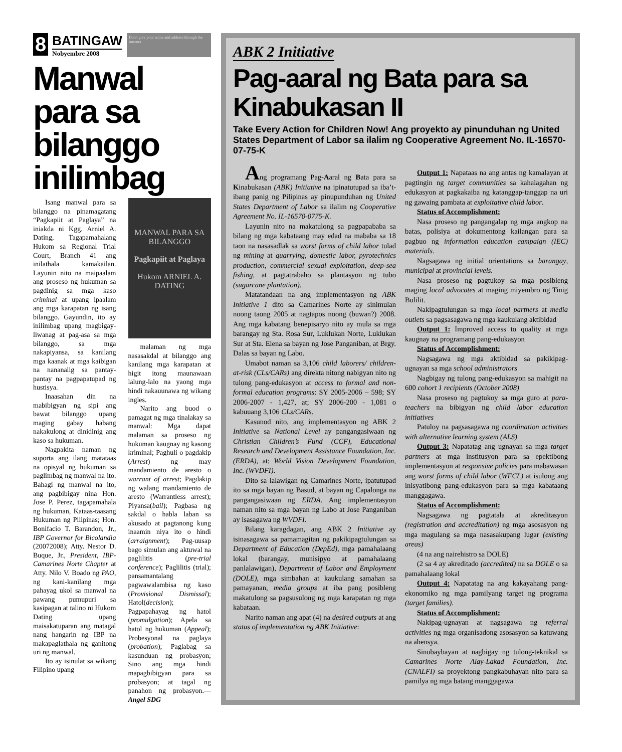8
BATINGAW
Nobyembre 2008
Don't give your name and address through the internet
Manwal para sa bilanggo inilimbag
Isang manwal para sa bilanggo na pinamagatang “Pagkapiit at Paglaya” na iniakda ni Kgg. Arniel A. Dating, Tagapamahalang Hukom sa Regional Trial Court, Branch 41 ang inilathala kamakailan. Layunin nito na maipaalam ang proseso ng hukuman sa pagdinig sa mga kaso criminal at upang ipaalam ang mga karapatan ng isang bilanggo. Gayundin, ito ay inilimbag upang magbigay-liwanag at pag-asa sa mga bilanggo, sa mga nakapiyansa, sa kanilang mga kaanak at mga kaibigan na nananalig sa pantay-pantay na pagpapatupad ng hustisya.
Inaasahan din na mabibigyan ng sipi ang bawat bilanggo upang maging gabay habang nakakulong at dinidinig ang kaso sa hukuman.
Nagpakita naman ng suporta ang ilang matataas na opisyal ng hukuman sa paglimbag ng manwal na ito. Bahagi ng manwal na ito, ang pagbibigay nina Hon. Jose P. Perez, tagapamahala ng hukuman, Kataas-taasang Hukuman ng Pilipinas; Hon. Bonifacio T. Barandon, Jr., IBP Governor for Bicolandia (20072008); Atty. Nestor D. Buque, Jr., President, IBP-Camarines Norte Chapter at Atty. Nilo V. Boado ng PAO, ng kani-kanilang mga pahayag ukol sa manwal na pawang pumupuri sa kasipagan at talino ni Hukom Dating upang maisakatuparan ang matagal nang hangarin ng IBP na makapaglathala ng ganitong uri ng manwal.
Ito ay isinulat sa wikang Filipino upang
MANWAL PARA SA BILANGGO
Pagkapiit at Paglaya
Hukom ARNIEL A. DATING
malaman ng mga nasasakdal at bilanggo ang kanilang mga karapatan at higit itong maunawaan lalung-lalo na yaong mga hindi nakauunawa ng wikang ingles.
Narito ang buod o pamagat ng mga tinalakay sa manwal: Mga dapat malaman sa proseso ng hukuman kaugnay ng kasong kriminal; Paghuli o pagdakip (Arrest) ng may mandamiento de aresto o warrant of arrest; Pagdakip ng walang mandamiento de aresto (Warrantless arrest); Piyansa(bail); Pagbasa ng sakdal o habla laban sa akusado at pagtanong kung inaamin niya ito o hindi (arraignment); Pag-uusap bago simulan ang aktuwal na paglilitis (pre-trial conference); Paglilitis (trial); pansamantalang pagwawalambisa ng kaso (Provisional Dismissal); Hatol(decision); Pagpapahayag ng hatol (promulgation); Apela sa hatol ng hukuman (Appeal); Probesyonal na paglaya (probation); Paglabag sa kasunduan ng probasyon; Sino ang mga hindi mapagbibigyan para sa probasyon; at tagal ng panahon ng probasyon.— Angel SDG
ABK 2 Initiative
Pag-aaral ng Bata para sa Kinabukasan II
Take Every Action for Children Now! Ang proyekto ay pinunduhan ng United States Department of Labor sa ilalim ng Cooperative Agreement No. IL-16570-07-75-K
Ang programang Pag-Aaral ng Bata para sa Kinabukasan (ABK) Initiative na ipinatutupad sa iba’t-ibang panig ng Pilipinas ay pinupunduhan ng United States Department of Labor sa ilalim ng Cooperative Agreement No. IL-16570-0775-K.
Layunin nito na makatulong sa pagpapababa sa bilang ng mga kabataang may edad na mababa sa 18 taon na nasasadlak sa worst forms of child labor tulad ng mining at quarrying, domestic labor, pyrotechnics production, commercial sexual exploitation, deep-sea fishing, at pagtatrabaho sa plantasyon ng tubo (sugarcane plantation).
Matatandaan na ang implementasyon ng ABK Initiative 1 dito sa Camarines Norte ay sinimulan noong taong 2005 at nagtapos noong (buwan?) 2008. Ang mga kabatang benepisaryo nito ay mula sa mga barangay ng Sta. Rosa Sur, Luklukan Norte, Luklukan Sur at Sta. Elena sa bayan ng Jose Panganiban, at Brgy. Dalas sa bayan ng Labo.
Umabot naman sa 3,106 child laborers/ children-at-risk (CLs/CARs) ang direkta nitong nabigyan nito ng tulong pang-edukasyon at access to formal and non-formal education programs: SY 2005-2006 – 598; SY 2006-2007 - 1,427, at; SY 2006-200 - 1,081 o kabuuang 3,106 CLs/CARs.
Kasunod nito, ang implementasyon ng ABK 2 Initiative sa National Level ay pangangasiwaan ng Christian Children’s Fund (CCF), Educational Research and Development Assistance Foundation, Inc. (ERDA), at; World Vision Development Foundation, Inc. (WVDFI).
Dito sa lalawigan ng Camarines Norte, ipatutupad ito sa mga bayan ng Basud, at bayan ng Capalonga na pangangasiwaan ng ERDA. Ang implementasyon naman nito sa mga bayan ng Labo at Jose Panganiban ay isasagawa ng WVDFI.
Bilang karagdagan, ang ABK 2 Initiative ay isinasagawa sa pamamagitan ng pakikipagtulungan sa Department of Education (DepEd), mga pamahalaang lokal (barangay, munisipyo at pamahalaang panlalawigan), Department of Labor and Employment (DOLE), mga simbahan at kaukulang samahan sa pamayanan, media groups at iba pang posibleng makatulong sa pagsusulong ng mga karapatan ng mga kabataan.
Narito naman ang apat (4) na desired outputs at ang status of implementation ng ABK Initiative:
Output 1: Napataas na ang antas ng kamalayan at pagtingin ng target communities sa kahalagahan ng edukasyon at pagkakaiba ng katanggap-tanggap na uri ng gawaing pambata at exploitative child labor.
Status of Accomplishment:
Nasa proseso ng pangangalap ng mga angkop na batas, polisiya at dokumentong kailangan para sa pagbuo ng information education campaign (IEC) materials.
Nagsagawa ng initial orientations sa barangay, municipal at provincial levels.
Nasa proseso ng pagtukoy sa mga posibleng maging local advocates at maging miyembro ng Tinig Bulilit.
Nakipagtulungan sa mga local partners at media outlets sa pagsasagawa ng mga kaukulang aktibidad
Output 1: Improved access to quality at mga kaugnay na programang pang-edukasyon
Status of Accomplishment:
Nagsagawa ng mga aktibidad sa pakikipag-ugnayan sa mga school administrators
Nagbigay ng tulong pang-edukasyon sa mahigit na 600 cohort 1 recipients (October 2008)
Nasa proseso ng pagtukoy sa mga guro at para-teachers na bibigyan ng child labor education initiatives
Patuloy na pagsasagawa ng coordination activities with alternative learning system (ALS)
Output 3: Napatatag ang ugnayan sa mga target partners at mga institusyon para sa epektibong implementasyon at responsive policies para mabawasan ang worst forms of child labor (WFCL) at isulong ang inisyatibong pang-edukasyon para sa mga kabataang manggagawa.
Status of Accomplishment:
Nagsagawa ng pagtatala at akreditasyon (registration and accreditation) ng mga asosasyon ng mga magulang sa mga nasasakupang lugar (existing areas)
(4 na ang nairehistro sa DOLE)
(2 sa 4 ay akreditado (accredited) na sa DOLE o sa pamahalaang lokal
Output 4: Napatatag na ang kakayahang pang-ekonomiko ng mga pamilyang target ng programa (target families).
Status of Accomplishment:
Nakipag-ugnayan at nagsagawa ng referral activities ng mga organisadong asosasyon sa katuwang na ahensya.
Sinubaybayan at nagbigay ng tulong-teknikal sa Camarines Norte Alay-Lakad Foundation, Inc. (CNALFI) sa proyektong pangkabuhayan nito para sa pamilya ng mga batang manggagawa